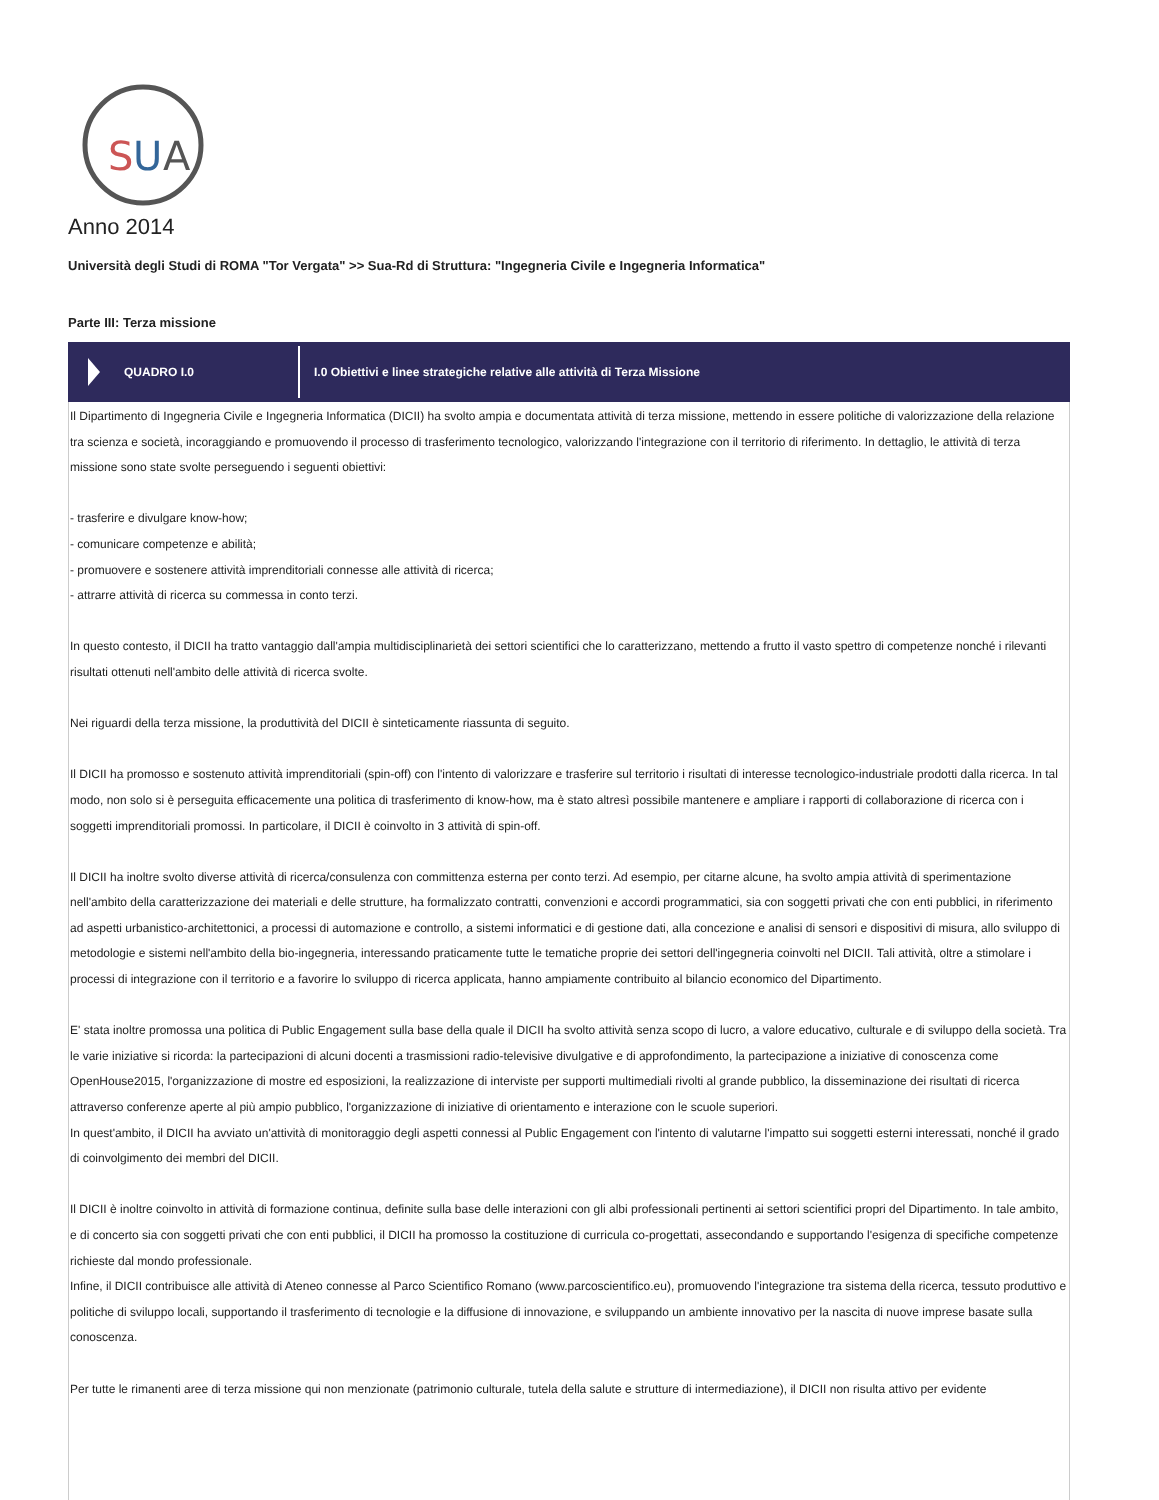S
U
A
Anno 2014
Università degli Studi di ROMA "Tor Vergata" >> Sua-Rd di Struttura: "Ingegneria Civile e Ingegneria Informatica"
Parte III: Terza missione
QUADRO I.0
I.0 Obiettivi e linee strategiche relative alle attività di Terza Missione
Il Dipartimento di Ingegneria Civile e Ingegneria Informatica (DICII) ha svolto ampia e documentata attività di terza missione, mettendo in essere politiche di valorizzazione della relazione tra scienza e società, incoraggiando e promuovendo il processo di trasferimento tecnologico, valorizzando l'integrazione con il territorio di riferimento. In dettaglio, le attività di terza missione sono state svolte perseguendo i seguenti obiettivi:
- trasferire e divulgare know-how;
- comunicare competenze e abilità;
- promuovere e sostenere attività imprenditoriali connesse alle attività di ricerca;
- attrarre attività di ricerca su commessa in conto terzi.
In questo contesto, il DICII ha tratto vantaggio dall'ampia multidisciplinarietà dei settori scientifici che lo caratterizzano, mettendo a frutto il vasto spettro di competenze nonché i rilevanti risultati ottenuti nell'ambito delle attività di ricerca svolte.
Nei riguardi della terza missione, la produttività del DICII è sinteticamente riassunta di seguito.
Il DICII ha promosso e sostenuto attività imprenditoriali (spin-off) con l'intento di valorizzare e trasferire sul territorio i risultati di interesse tecnologico-industriale prodotti dalla ricerca. In tal modo, non solo si è perseguita efficacemente una politica di trasferimento di know-how, ma è stato altresì possibile mantenere e ampliare i rapporti di collaborazione di ricerca con i soggetti imprenditoriali promossi. In particolare, il DICII è coinvolto in 3 attività di spin-off.
Il DICII ha inoltre svolto diverse attività di ricerca/consulenza con committenza esterna per conto terzi. Ad esempio, per citarne alcune, ha svolto ampia attività di sperimentazione nell'ambito della caratterizzazione dei materiali e delle strutture, ha formalizzato contratti, convenzioni e accordi programmatici, sia con soggetti privati che con enti pubblici, in riferimento ad aspetti urbanistico-architettonici, a processi di automazione e controllo, a sistemi informatici e di gestione dati, alla concezione e analisi di sensori e dispositivi di misura, allo sviluppo di metodologie e sistemi nell'ambito della bio-ingegneria, interessando praticamente tutte le tematiche proprie dei settori dell'ingegneria coinvolti nel DICII. Tali attività, oltre a stimolare i processi di integrazione con il territorio e a favorire lo sviluppo di ricerca applicata, hanno ampiamente contribuito al bilancio economico del Dipartimento.
E' stata inoltre promossa una politica di Public Engagement sulla base della quale il DICII ha svolto attività senza scopo di lucro, a valore educativo, culturale e di sviluppo della società. Tra le varie iniziative si ricorda: la partecipazioni di alcuni docenti a trasmissioni radio-televisive divulgative e di approfondimento, la partecipazione a iniziative di conoscenza come OpenHouse2015, l'organizzazione di mostre ed esposizioni, la realizzazione di interviste per supporti multimediali rivolti al grande pubblico, la disseminazione dei risultati di ricerca attraverso conferenze aperte al più ampio pubblico, l'organizzazione di iniziative di orientamento e interazione con le scuole superiori.
In quest'ambito, il DICII ha avviato un'attività di monitoraggio degli aspetti connessi al Public Engagement con l'intento di valutarne l'impatto sui soggetti esterni interessati, nonché il grado di coinvolgimento dei membri del DICII.
Il DICII è inoltre coinvolto in attività di formazione continua, definite sulla base delle interazioni con gli albi professionali pertinenti ai settori scientifici propri del Dipartimento. In tale ambito, e di concerto sia con soggetti privati che con enti pubblici, il DICII ha promosso la costituzione di curricula co-progettati, assecondando e supportando l'esigenza di specifiche competenze richieste dal mondo professionale.
Infine, il DICII contribuisce alle attività di Ateneo connesse al Parco Scientifico Romano (www.parcoscientifico.eu), promuovendo l'integrazione tra sistema della ricerca, tessuto produttivo e politiche di sviluppo locali, supportando il trasferimento di tecnologie e la diffusione di innovazione, e sviluppando un ambiente innovativo per la nascita di nuove imprese basate sulla conoscenza.
Per tutte le rimanenti aree di terza missione qui non menzionate (patrimonio culturale, tutela della salute e strutture di intermediazione), il DICII non risulta attivo per evidente